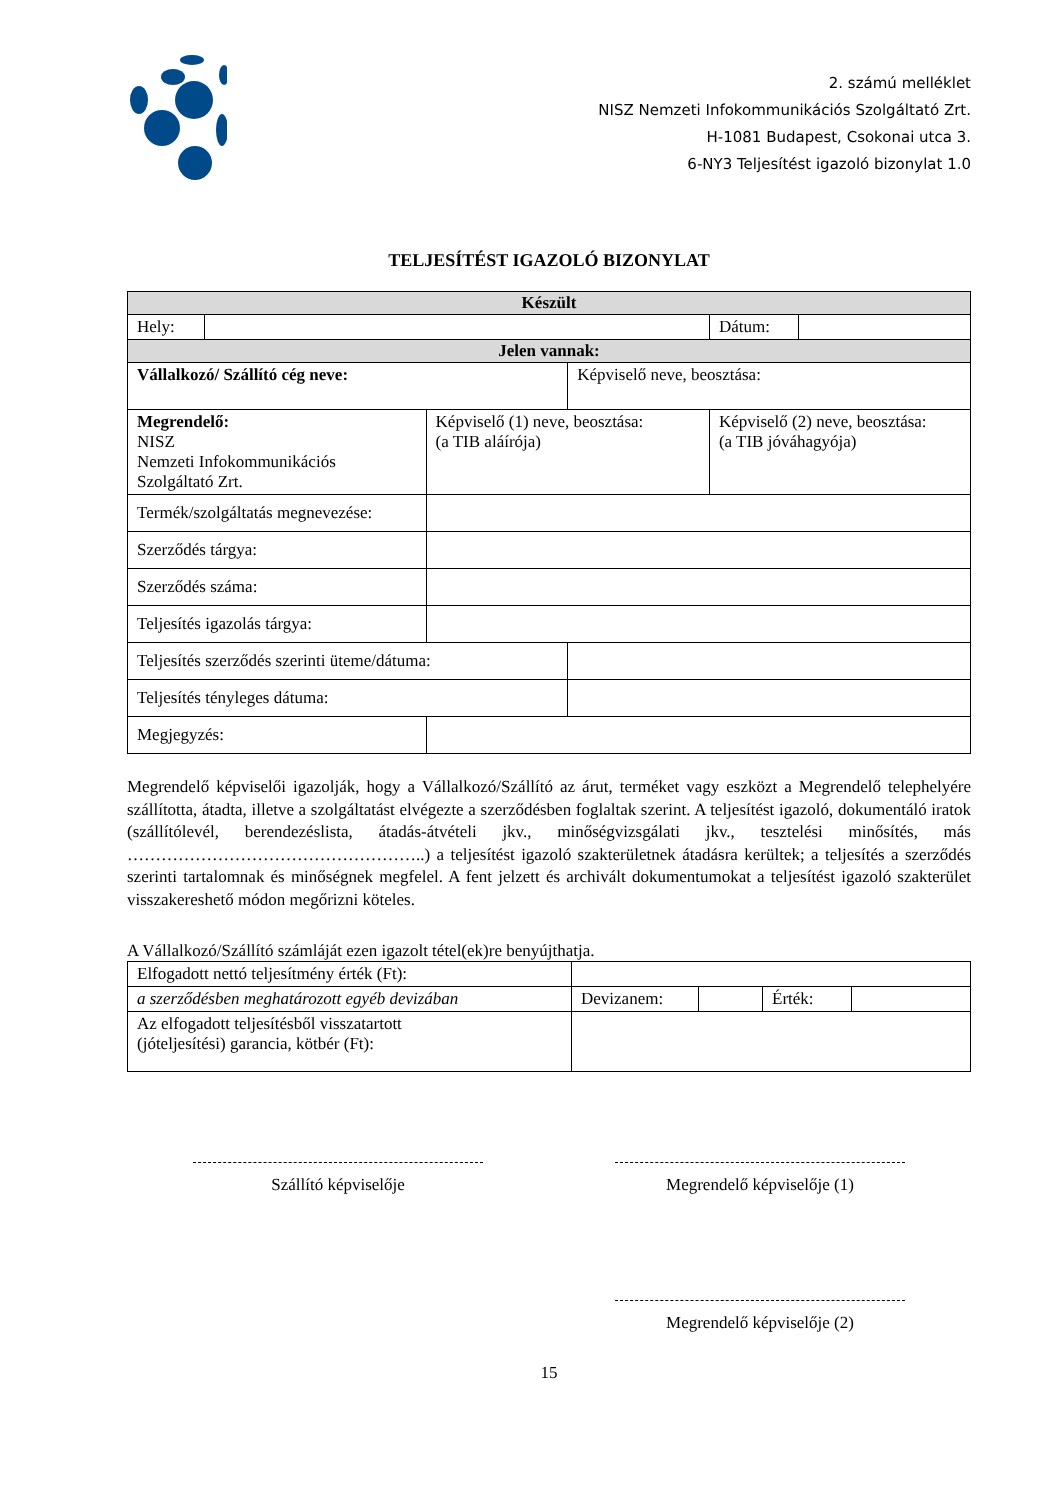2. számú melléklet
NISZ Nemzeti Infokommunikációs Szolgáltató Zrt.
H-1081 Budapest, Csokonai utca 3.
6-NY3 Teljesítést igazoló bizonylat 1.0
TELJESÍTÉST IGAZOLÓ BIZONYLAT
| Készült | | | | | |
| --- | --- | --- | --- | --- | --- |
| Hely: | | | | Dátum: | |
| Jelen vannak: | | | | | |
| Vállalkozó/ Szállító cég neve: | | | Képviselő neve, beosztása: | | |
| Megrendelő: NISZ Nemzeti Infokommunikációs Szolgáltató Zrt. | | Képviselő (1) neve, beosztása: (a TIB aláírója) | | Képviselő (2) neve, beosztása: (a TIB jóváhagyója) | |
| Termék/szolgáltatás megnevezése: | | | | | |
| Szerződés tárgya: | | | | | |
| Szerződés száma: | | | | | |
| Teljesítés igazolás tárgya: | | | | | |
| Teljesítés szerződés szerinti üteme/dátuma: | | | | | |
| Teljesítés tényleges dátuma: | | | | | |
| Megjegyzés: | | | | | |
Megrendelő képviselői igazolják, hogy a Vállalkozó/Szállító az árut, terméket vagy eszközt a Megrendelő telephelyére szállította, átadta, illetve a szolgáltatást elvégezte a szerződésben foglaltak szerint. A teljesítést igazoló, dokumentáló iratok (szállítólevél, berendezéslista, átadás-átvételi jkv., minőségvizsgálati jkv., tesztelési minősítés, más ……………………………………………..) a teljesítést igazoló szakterületnek átadásra kerültek; a teljesítés a szerződés szerinti tartalomnak és minőségnek megfelel. A fent jelzett és archivált dokumentumokat a teljesítést igazoló szakterület visszakereshető módon megőrizni köteles.
A Vállalkozó/Szállító számláját ezen igazolt tétel(ek)re benyújthatja.
| Elfogadott nettó teljesítmény érték (Ft): | | | | |
| a szerződésben meghatározott egyéb devizában | Devizanem: | | Érték: | |
| Az elfogadott teljesítésből visszatartott (jóteljesítési) garancia, kötbér (Ft): | | | | |
Szállító képviselője Megrendelő képviselője (1)
Megrendelő képviselője (2)
15